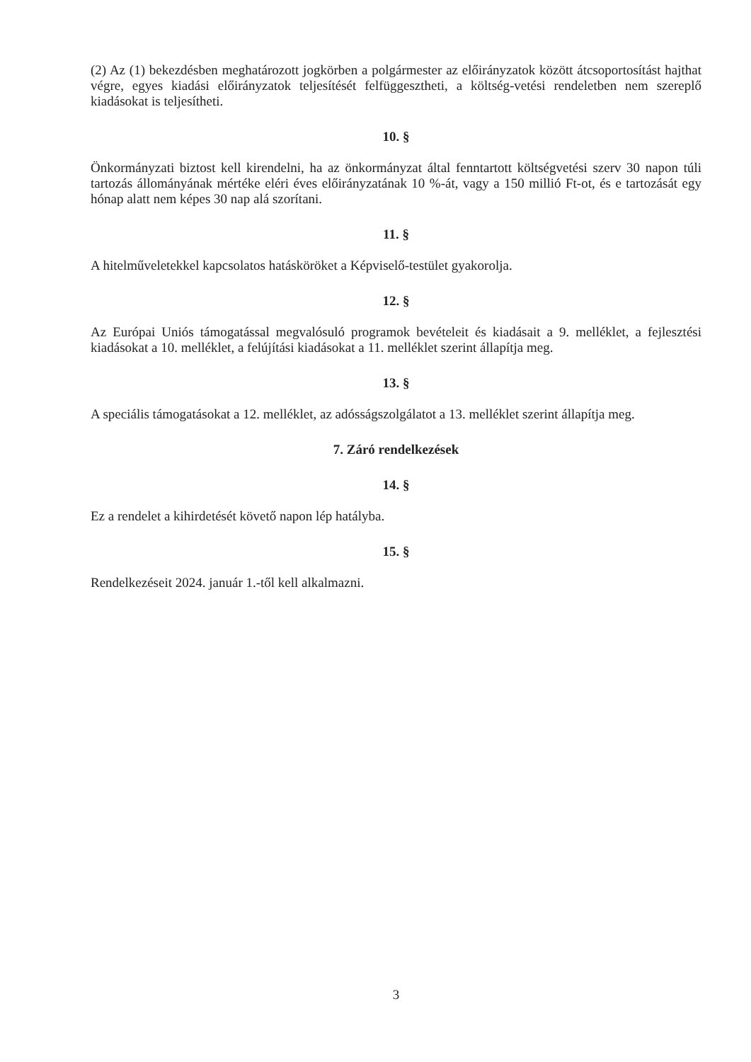(2) Az (1) bekezdésben meghatározott jogkörben a polgármester az előirányzatok között átcsoportosítást hajthat végre, egyes kiadási előirányzatok teljesítését felfüggesztheti, a költség-vetési rendeletben nem szereplő kiadásokat is teljesítheti.
10. §
Önkormányzati biztost kell kirendelni, ha az önkormányzat által fenntartott költségvetési szerv 30 napon túli tartozás állományának mértéke eléri éves előirányzatának 10 %-át, vagy a 150 millió Ft-ot, és e tartozását egy hónap alatt nem képes 30 nap alá szorítani.
11. §
A hitelműveletekkel kapcsolatos hatásköröket a Képviselő-testület gyakorolja.
12. §
Az Európai Uniós támogatással megvalósuló programok bevételeit és kiadásait a 9. melléklet, a fejlesztési kiadásokat a 10. melléklet, a felújítási kiadásokat a 11. melléklet szerint állapítja meg.
13. §
A speciális támogatásokat a 12. melléklet, az adósságszolgálatot a 13. melléklet szerint állapítja meg.
7. Záró rendelkezések
14. §
Ez a rendelet a kihirdetését követő napon lép hatályba.
15. §
Rendelkezéseit 2024. január 1.-től kell alkalmazni.
3